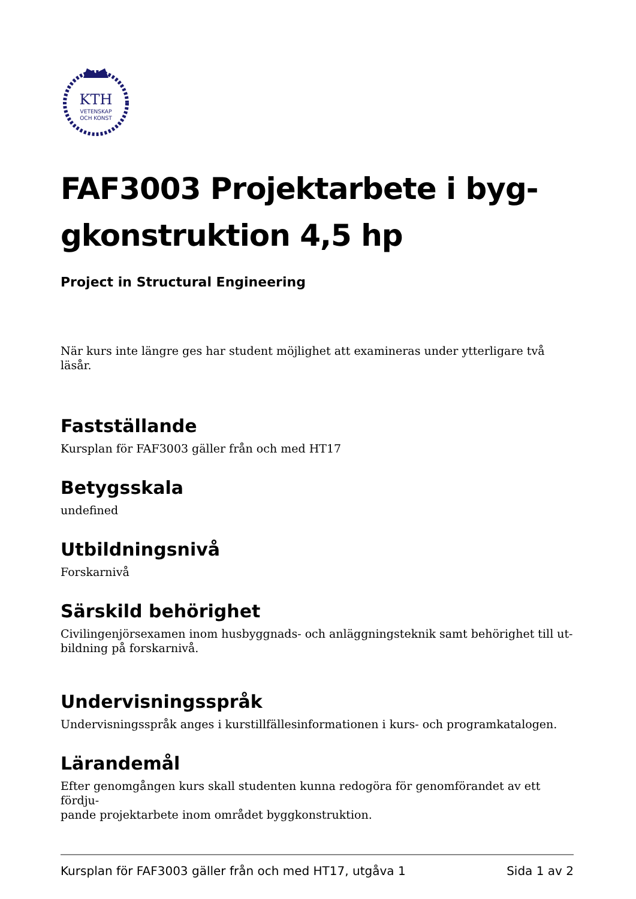KTH
VETENSKAP
OCH KONST
FAF3003 Projektarbete i byg-
gkonstruktion 4,5 hp
Project in Structural Engineering
När kurs inte längre ges har student möjlighet att examineras under ytterligare två läsår.
Fastställande
Kursplan för FAF3003 gäller från och med HT17
Betygsskala
undefined
Utbildningsnivå
Forskarnivå
Särskild behörighet
Civilingenjörsexamen inom husbyggnads- och anläggningsteknik samt behörighet till ut-
bildning på forskarnivå.
Undervisningsspråk
Undervisningsspråk anges i kurstillfällesinformationen i kurs- och programkatalogen.
Lärandemål
Efter genomgången kurs skall studenten kunna redogöra för genomförandet av ett fördju-
pande projektarbete inom området byggkonstruktion.
Kursplan för FAF3003 gäller från och med HT17, utgåva 1 Sida 1 av 2